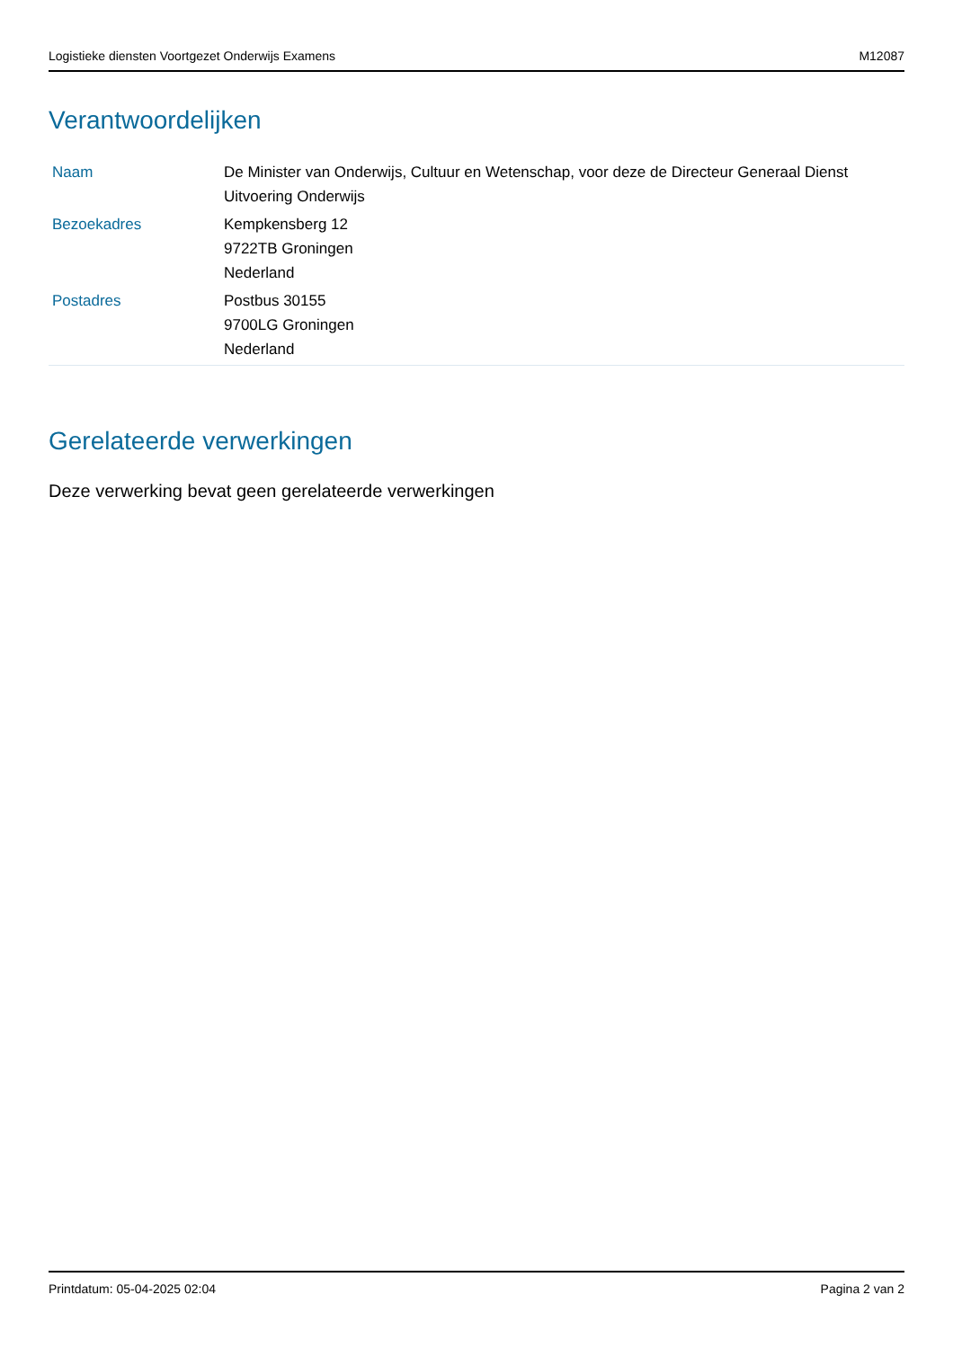Logistieke diensten Voortgezet Onderwijs Examens M12087
Verantwoordelijken
| Naam | De Minister van Onderwijs, Cultuur en Wetenschap, voor deze de Directeur Generaal Dienst Uitvoering Onderwijs |
| Bezoekadres | Kempkensberg 12 9722TB Groningen Nederland |
| Postadres | Postbus 30155 9700LG Groningen Nederland |
Gerelateerde verwerkingen
Deze verwerking bevat geen gerelateerde verwerkingen
Printdatum: 05-04-2025 02:04 Pagina 2 van 2